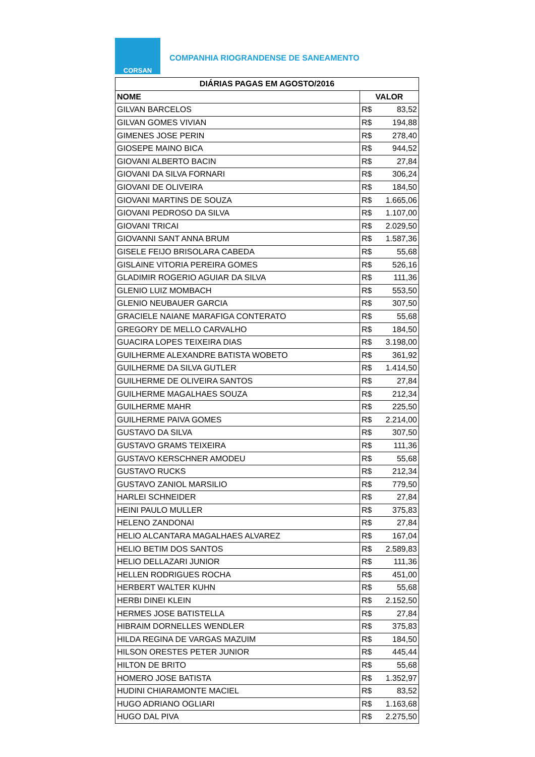CORSAN
COMPANHIA RIOGRANDENSE DE SANEAMENTO
| DIÁRIAS PAGAS EM AGOSTO/2016 | |
| --- | --- |
| NOME | VALOR |
| GILVAN BARCELOS | R$ 83,52 |
| GILVAN GOMES VIVIAN | R$ 194,88 |
| GIMENES JOSE PERIN | R$ 278,40 |
| GIOSEPE MAINO BICA | R$ 944,52 |
| GIOVANI ALBERTO BACIN | R$ 27,84 |
| GIOVANI DA SILVA FORNARI | R$ 306,24 |
| GIOVANI DE OLIVEIRA | R$ 184,50 |
| GIOVANI MARTINS DE SOUZA | R$ 1.665,06 |
| GIOVANI PEDROSO DA SILVA | R$ 1.107,00 |
| GIOVANI TRICAI | R$ 2.029,50 |
| GIOVANNI SANT ANNA BRUM | R$ 1.587,36 |
| GISELE FEIJO BRISOLARA CABEDA | R$ 55,68 |
| GISLAINE VITORIA PEREIRA GOMES | R$ 526,16 |
| GLADIMIR ROGERIO AGUIAR DA SILVA | R$ 111,36 |
| GLENIO LUIZ MOMBACH | R$ 553,50 |
| GLENIO NEUBAUER GARCIA | R$ 307,50 |
| GRACIELE NAIANE MARAFIGA CONTERATO | R$ 55,68 |
| GREGORY DE MELLO CARVALHO | R$ 184,50 |
| GUACIRA LOPES TEIXEIRA DIAS | R$ 3.198,00 |
| GUILHERME ALEXANDRE BATISTA WOBETO | R$ 361,92 |
| GUILHERME DA SILVA GUTLER | R$ 1.414,50 |
| GUILHERME DE OLIVEIRA SANTOS | R$ 27,84 |
| GUILHERME MAGALHAES SOUZA | R$ 212,34 |
| GUILHERME MAHR | R$ 225,50 |
| GUILHERME PAIVA GOMES | R$ 2.214,00 |
| GUSTAVO DA SILVA | R$ 307,50 |
| GUSTAVO GRAMS TEIXEIRA | R$ 111,36 |
| GUSTAVO KERSCHNER AMODEU | R$ 55,68 |
| GUSTAVO RUCKS | R$ 212,34 |
| GUSTAVO ZANIOL MARSILIO | R$ 779,50 |
| HARLEI SCHNEIDER | R$ 27,84 |
| HEINI PAULO MULLER | R$ 375,83 |
| HELENO ZANDONAI | R$ 27,84 |
| HELIO ALCANTARA MAGALHAES ALVAREZ | R$ 167,04 |
| HELIO BETIM DOS SANTOS | R$ 2.589,83 |
| HELIO DELLAZARI JUNIOR | R$ 111,36 |
| HELLEN RODRIGUES ROCHA | R$ 451,00 |
| HERBERT WALTER KUHN | R$ 55,68 |
| HERBI DINEI KLEIN | R$ 2.152,50 |
| HERMES JOSE BATISTELLA | R$ 27,84 |
| HIBRAIM DORNELLES WENDLER | R$ 375,83 |
| HILDA REGINA DE VARGAS MAZUIM | R$ 184,50 |
| HILSON ORESTES PETER JUNIOR | R$ 445,44 |
| HILTON DE BRITO | R$ 55,68 |
| HOMERO JOSE BATISTA | R$ 1.352,97 |
| HUDINI CHIARAMONTE MACIEL | R$ 83,52 |
| HUGO ADRIANO OGLIARI | R$ 1.163,68 |
| HUGO DAL PIVA | R$ 2.275,50 |